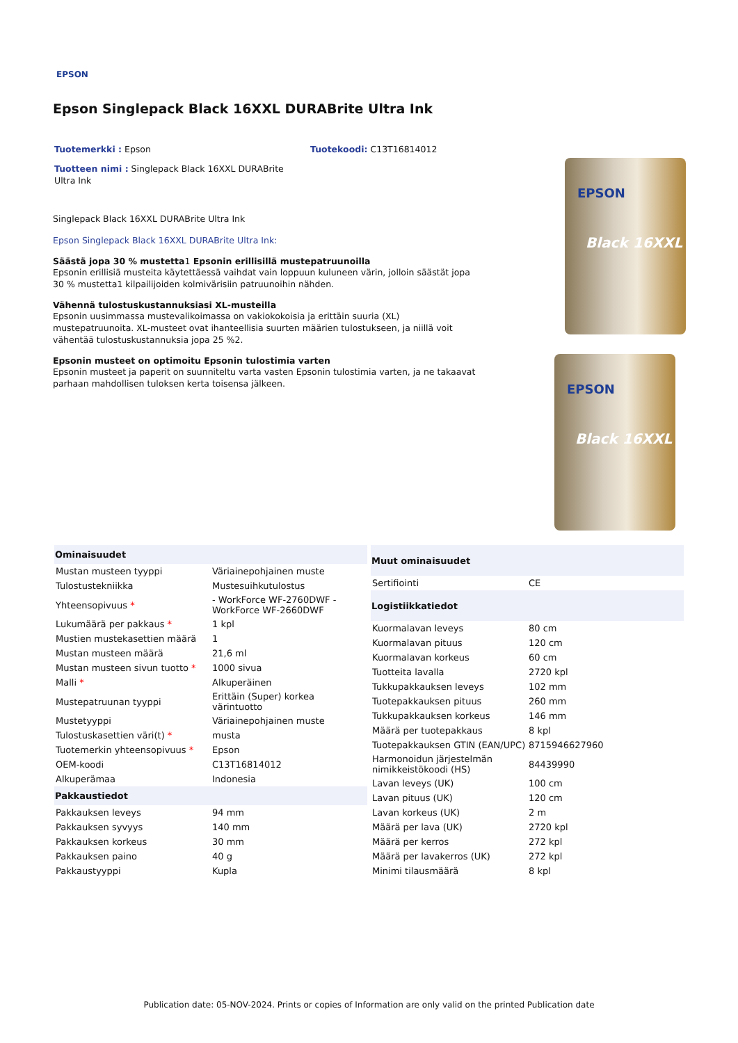EPSON
Epson Singlepack Black 16XXL DURABrite Ultra Ink
Tuotemerkki : Epson Tuotekoodi: C13T16814012
Tuotteen nimi : Singlepack Black 16XXL DURABrite Ultra Ink
Singlepack Black 16XXL DURABrite Ultra Ink
Epson Singlepack Black 16XXL DURABrite Ultra Ink:
Säästä jopa 30 % mustetta1 Epsonin erillisillä mustepatruunoilla
Epsonin erillisiä musteita käytettäessä vaihdat vain loppuun kuluneen värin, jolloin säästät jopa 30 % mustetta1 kilpailijoiden kolmivärisiin patruunoihin nähden.
Vähennä tulostuskustannuksiasi XL-musteilla
Epsonin uusimmassa mustevalikoimassa on vakiokokoisia ja erittäin suuria (XL) mustepatruunoita. XL-musteet ovat ihanteellisia suurten määrien tulostukseen, ja niillä voit vähentää tulostuskustannuksia jopa 25 %2.
Epsonin musteet on optimoitu Epsonin tulostimia varten
Epsonin musteet ja paperit on suunniteltu varta vasten Epsonin tulostimia varten, ja ne takaavat parhaan mahdollisen tuloksen kerta toisensa jälkeen.
EPSON
Black 16XXL
EPSON
Black 16XXL
| Ominaisuudet | |
| --- | --- |
| Mustan musteen tyyppi | Väriainepohjainen muste |
| Tulostustekniikka | Mustesuihkutulostus |
| Yhteensopivuus * | - WorkForce WF-2760DWF - WorkForce WF-2660DWF |
| Lukumäärä per pakkaus * | 1 kpl |
| Mustien mustekasettien määrä | 1 |
| Mustan musteen määrä | 21,6 ml |
| Mustan musteen sivun tuotto * | 1000 sivua |
| Malli * | Alkuperäinen |
| Mustepatruunan tyyppi | Erittäin (Super) korkea värintuotto |
| Mustetyyppi | Väriainepohjainen muste |
| Tulostuskasettien väri(t) * | musta |
| Tuotemerkin yhteensopivuus * | Epson |
| OEM-koodi | C13T16814012 |
| Alkuperämaa | Indonesia |
| Pakkaustiedot | |
| Pakkauksen leveys | 94 mm |
| Pakkauksen syvyys | 140 mm |
| Pakkauksen korkeus | 30 mm |
| Pakkauksen paino | 40 g |
| Pakkaustyyppi | Kupla |
| Muut ominaisuudet | |
| --- | --- |
| Sertifiointi | CE |
| Logistiikkatiedot | |
| Kuormalavan leveys | 80 cm |
| Kuormalavan pituus | 120 cm |
| Kuormalavan korkeus | 60 cm |
| Tuotteita lavalla | 2720 kpl |
| Tukkupakkauksen leveys | 102 mm |
| Tuotepakkauksen pituus | 260 mm |
| Tukkupakkauksen korkeus | 146 mm |
| Määrä per tuotepakkaus | 8 kpl |
| Tuotepakkauksen GTIN (EAN/UPC) | 8715946627960 |
| Harmonoidun järjestelmän nimikkeistökoodi (HS) | 84439990 |
| Lavan leveys (UK) | 100 cm |
| Lavan pituus (UK) | 120 cm |
| Lavan korkeus (UK) | 2 m |
| Määrä per lava (UK) | 2720 kpl |
| Määrä per kerros | 272 kpl |
| Määrä per lavakerros (UK) | 272 kpl |
| Minimi tilausmäärä | 8 kpl |
Publication date: 05-NOV-2024. Prints or copies of Information are only valid on the printed Publication date